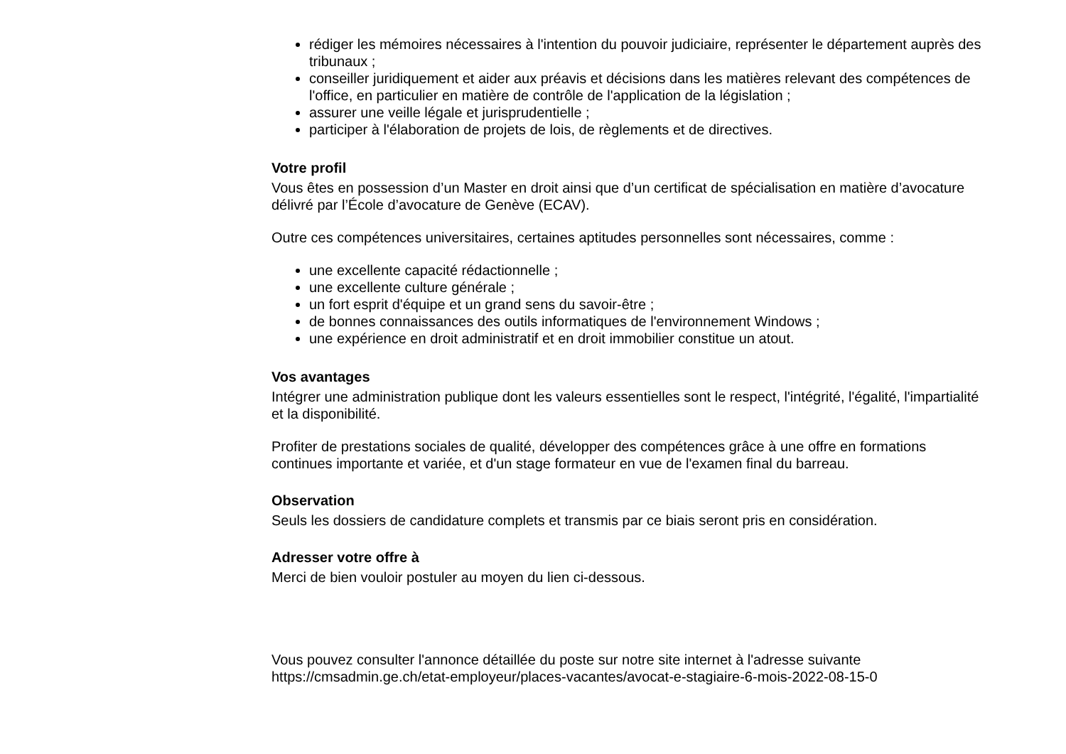rédiger les mémoires nécessaires à l'intention du pouvoir judiciaire, représenter le département auprès des tribunaux ;
conseiller juridiquement et aider aux préavis et décisions dans les matières relevant des compétences de l'office, en particulier en matière de contrôle de l'application de la législation ;
assurer une veille légale et jurisprudentielle ;
participer à l'élaboration de projets de lois, de règlements et de directives.
Votre profil
Vous êtes en possession d’un Master en droit ainsi que d’un certificat de spécialisation en matière d’avocature délivré par l’École d’avocature de Genève (ECAV).
Outre ces compétences universitaires, certaines aptitudes personnelles sont nécessaires, comme :
une excellente capacité rédactionnelle ;
une excellente culture générale ;
un fort esprit d'équipe et un grand sens du savoir-être ;
de bonnes connaissances des outils informatiques de l'environnement Windows ;
une expérience en droit administratif et en droit immobilier constitue un atout.
Vos avantages
Intégrer une administration publique dont les valeurs essentielles sont le respect, l'intégrité, l'égalité, l'impartialité et la disponibilité.
Profiter de prestations sociales de qualité, développer des compétences grâce à une offre en formations continues importante et variée, et d'un stage formateur en vue de l'examen final du barreau.
Observation
Seuls les dossiers de candidature complets et transmis par ce biais seront pris en considération.
Adresser votre offre à
Merci de bien vouloir postuler au moyen du lien ci-dessous.
Vous pouvez consulter l'annonce détaillée du poste sur notre site internet à l'adresse suivante
https://cmsadmin.ge.ch/etat-employeur/places-vacantes/avocat-e-stagiaire-6-mois-2022-08-15-0